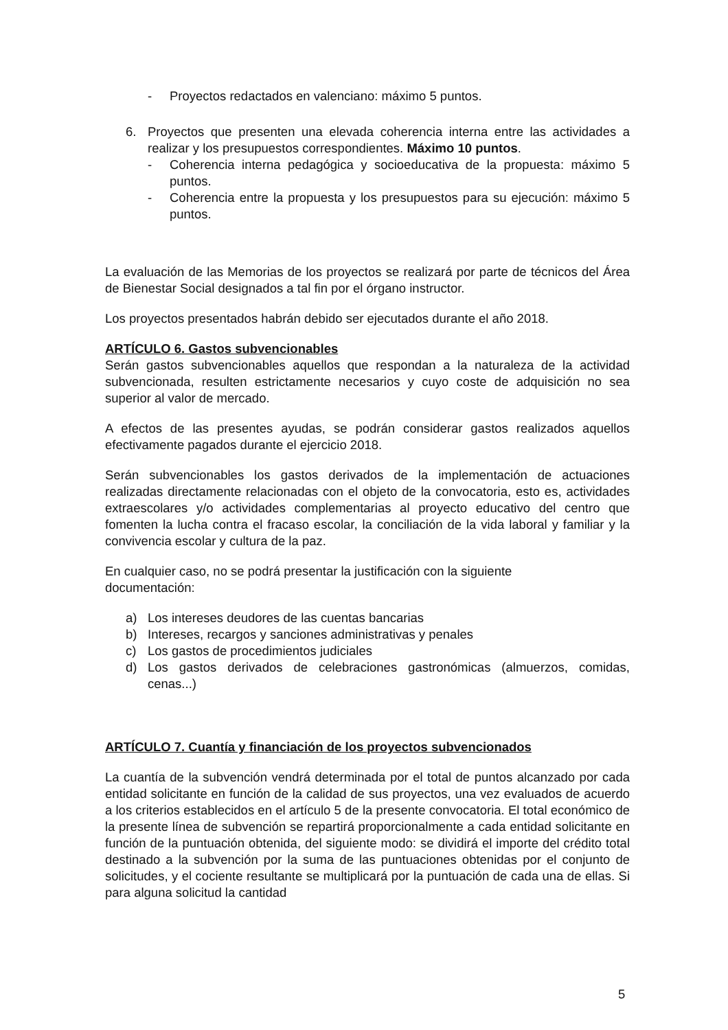- Proyectos redactados en valenciano: máximo 5 puntos.
6. Proyectos que presenten una elevada coherencia interna entre las actividades a realizar y los presupuestos correspondientes. Máximo 10 puntos.
- Coherencia interna pedagógica y socioeducativa de la propuesta: máximo 5 puntos.
- Coherencia entre la propuesta y los presupuestos para su ejecución: máximo 5 puntos.
La evaluación de las Memorias de los proyectos se realizará por parte de técnicos del Área de Bienestar Social designados a tal fin por el órgano instructor.
Los proyectos presentados habrán debido ser ejecutados durante el año 2018.
ARTÍCULO 6. Gastos subvencionables
Serán gastos subvencionables aquellos que respondan a la naturaleza de la actividad subvencionada, resulten estrictamente necesarios y cuyo coste de adquisición no sea superior al valor de mercado.
A efectos de las presentes ayudas, se podrán considerar gastos realizados aquellos efectivamente pagados durante el ejercicio 2018.
Serán subvencionables los gastos derivados de la implementación de actuaciones realizadas directamente relacionadas con el objeto de la convocatoria, esto es, actividades extraescolares y/o actividades complementarias al proyecto educativo del centro que fomenten la lucha contra el fracaso escolar, la conciliación de la vida laboral y familiar y la convivencia escolar y cultura de la paz.
En cualquier caso, no se podrá presentar la justificación con la siguiente
documentación:
a) Los intereses deudores de las cuentas bancarias
b) Intereses, recargos y sanciones administrativas y penales
c) Los gastos de procedimientos judiciales
d) Los gastos derivados de celebraciones gastronómicas (almuerzos, comidas, cenas...)
ARTÍCULO 7. Cuantía y financiación de los proyectos subvencionados
La cuantía de la subvención vendrá determinada por el total de puntos alcanzado por cada entidad solicitante en función de la calidad de sus proyectos, una vez evaluados de acuerdo a los criterios establecidos en el artículo 5 de la presente convocatoria. El total económico de la presente línea de subvención se repartirá proporcionalmente a cada entidad solicitante en función de la puntuación obtenida, del siguiente modo: se dividirá el importe del crédito total destinado a la subvención por la suma de las puntuaciones obtenidas por el conjunto de solicitudes, y el cociente resultante se multiplicará por la puntuación de cada una de ellas. Si para alguna solicitud la cantidad
5